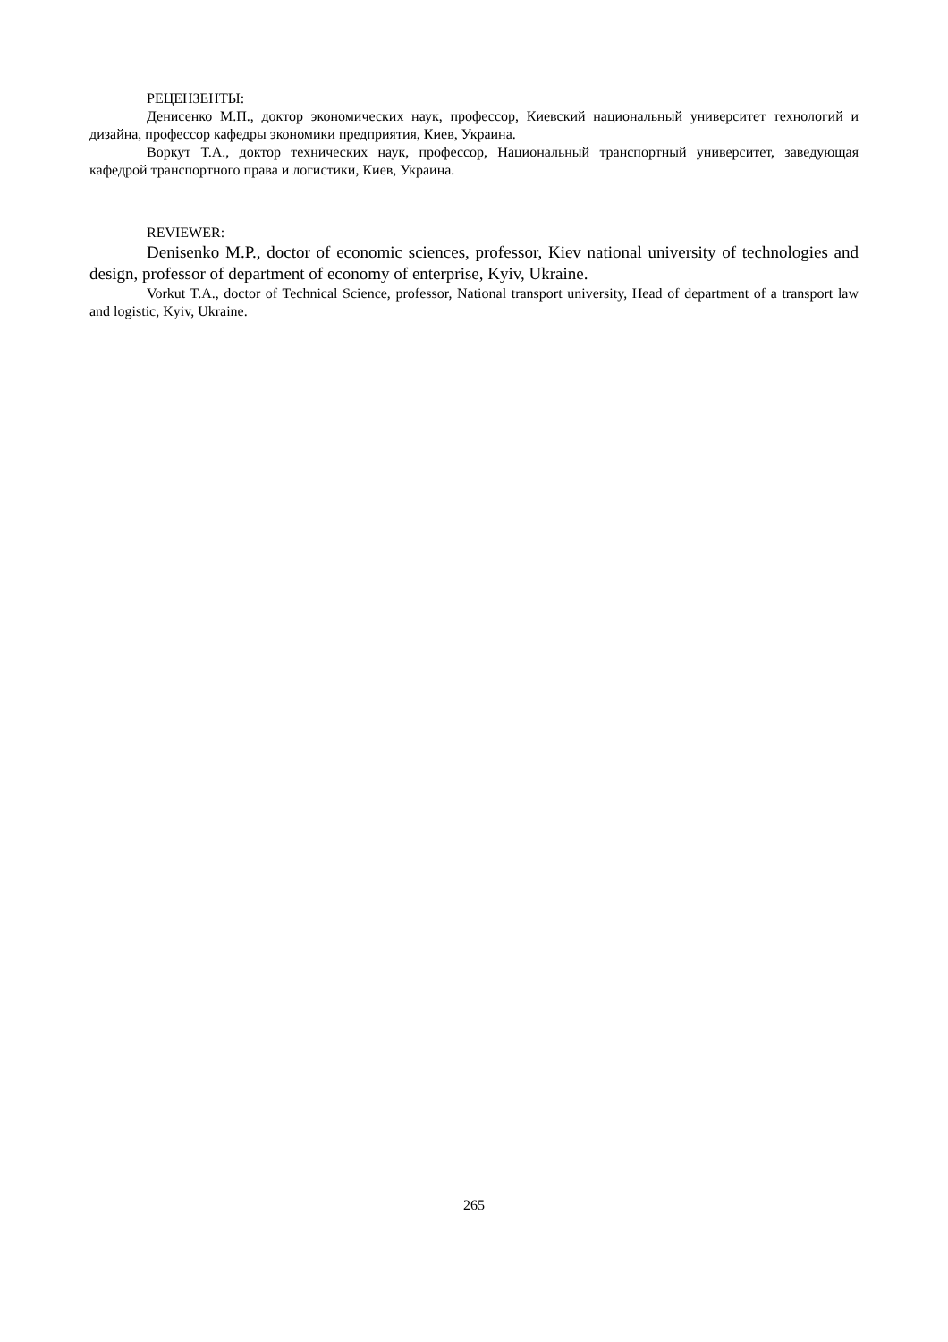РЕЦЕНЗЕНТЫ:
Денисенко М.П., доктор экономических наук, профессор, Киевский национальный университет технологий и дизайна, профессор кафедры экономики предприятия, Киев, Украина.
Воркут Т.А., доктор технических наук, профессор, Национальный транспортный университет, заведующая кафедрой транспортного права и логистики, Киев, Украина.
REVIEWER:
Denisenko M.P., doctor of economic sciences, professor, Kiev national university of technologies and design, professor of department of economy of enterprise, Kyiv, Ukraine.
Vorkut T.A., doctor of Technical Science, professor, National transport university, Head of department of a transport law and logistic, Kyiv, Ukraine.
265